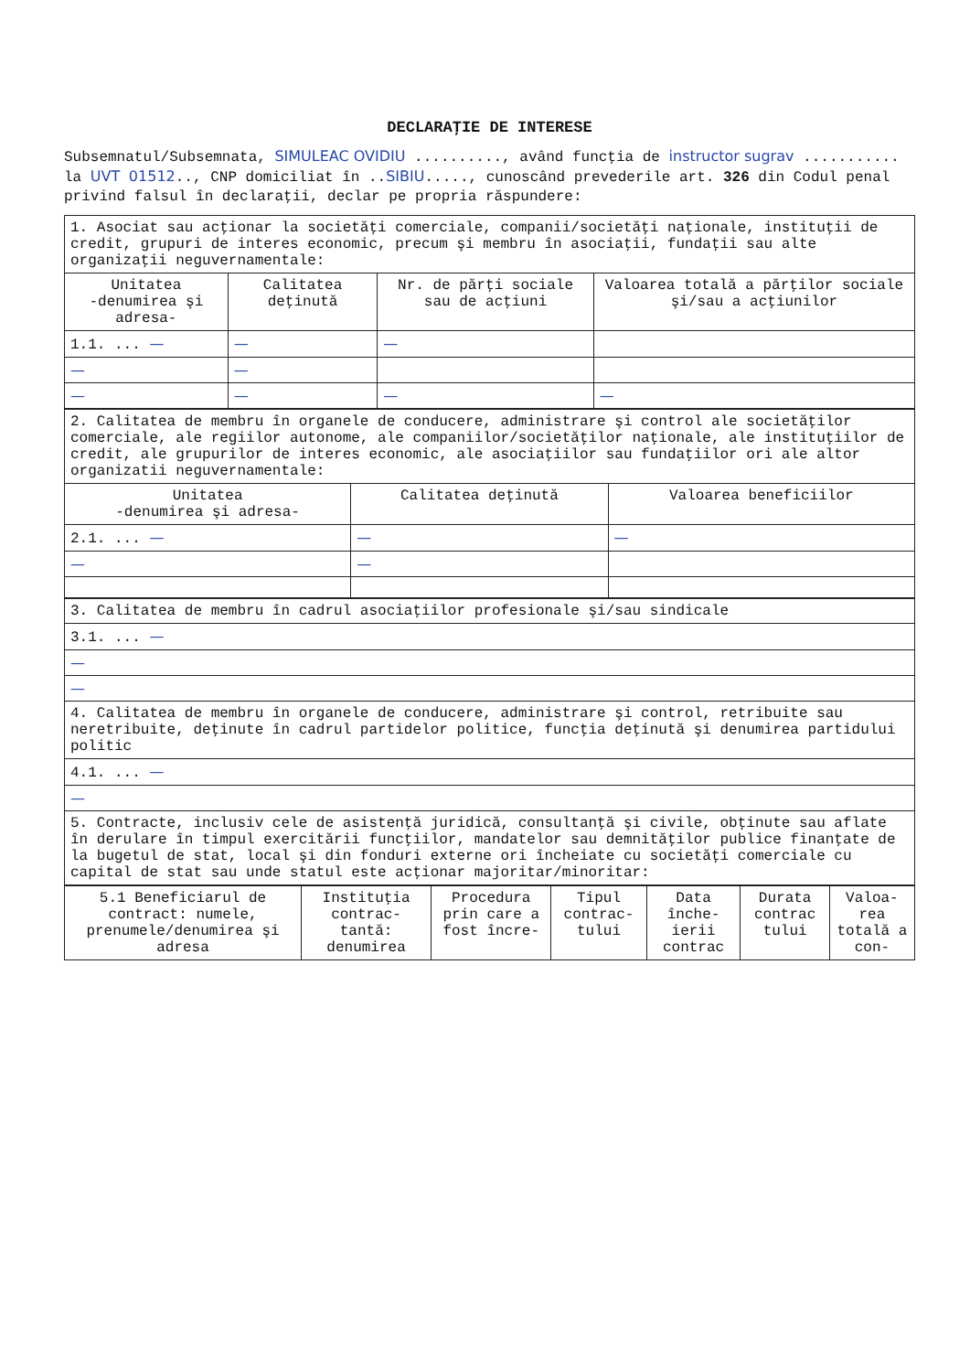DECLARAŢIE DE INTERESE
Subsemnatul/Subsemnata, SIMULEAC OVIDIU .........., având funcţia de instructor sugrav ........... la UVT 01512.., CNP domiciliat în ..SIBIU....., cunoscând prevederile art. 326 din Codul penal privind falsul în declaraţii, declar pe propria răspundere:
| 1. Asociat sau acţionar la societăţi comerciale, companii/societăţi naţionale, instituţii de credit, grupuri de interes economic, precum şi membru în asociaţii, fundaţii sau alte organizaţii neguvernamentale: | | | |
| Unitatea -denumirea şi adresa- | Calitatea deţinută | Nr. de părţi sociale sau de acţiuni | Valoarea totală a părţilor sociale şi/sau a acţiunilor |
| 1.1. ... — | — | — | |
| — | — | | |
| — | — | — | — |
| 2. Calitatea de membru în organele de conducere, administrare şi control ale societăţilor comerciale, ale regiilor autonome, ale companiilor/societăţilor naţionale, ale instituţiilor de credit, ale grupurilor de interes economic, ale asociaţiilor sau fundaţiilor ori ale altor organizatii neguvernamentale: | | |
| Unitatea -denumirea şi adresa- | Calitatea deţinută | Valoarea beneficiilor |
| 2.1. ... — | — | — |
| — | — | |
| 3. Calitatea de membru în cadrul asociaţiilor profesionale şi/sau sindicale |
| 3.1. ... — |
| — |
| — |
| 4. Calitatea de membru în organele de conducere, administrare şi control, retribuite sau neretribuite, deţinute în cadrul partidelor politice, funcţia deţinută şi denumirea partidului politic |
| 4.1. ... — |
| — |
| 5. Contracte, inclusiv cele de asistenţă juridică, consultanţă şi civile, obţinute sau aflate în derulare în timpul exercitării funcţiilor, mandatelor sau demnităţilor publice finanţate de la bugetul de stat, local şi din fonduri externe ori încheiate cu societăţi comerciale cu capital de stat sau unde statul este acţionar majoritar/minoritar: |
| 5.1 Beneficiarul de contract: numele, prenumele/denumirea şi adresa | Instituţia contrac-tantă: denumirea | Procedura prin care a fost încre- | Tipul contrac-tului | Data înche-ierii contrac | Durata contrac tului | Valoa-rea totală a con- |
| --- | --- | --- | --- | --- | --- | --- |